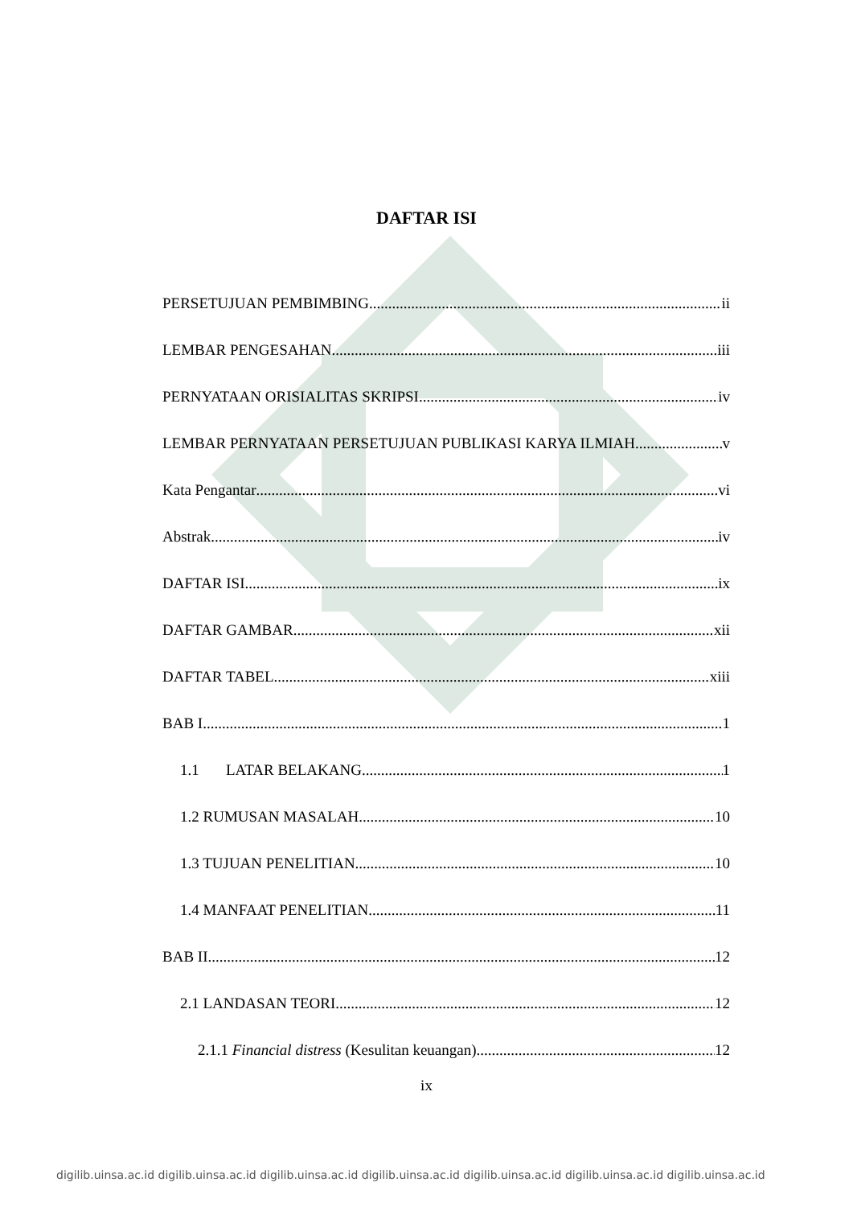DAFTAR ISI
PERSETUJUAN PEMBIMBING ii
LEMBAR PENGESAHAN iii
PERNYATAAN ORISIALITAS SKRIPSI iv
LEMBAR PERNYATAAN PERSETUJUAN PUBLIKASI KARYA ILMIAH v
Kata Pengantar vi
Abstrak iv
DAFTAR ISI ix
DAFTAR GAMBAR xii
DAFTAR TABEL xiii
BAB I 1
1.1 LATAR BELAKANG 1
1.2 RUMUSAN MASALAH 10
1.3 TUJUAN PENELITIAN 10
1.4 MANFAAT PENELITIAN 11
BAB II 12
2.1 LANDASAN TEORI 12
2.1.1 Financial distress (Kesulitan keuangan) 12
ix
digilib.uinsa.ac.id digilib.uinsa.ac.id digilib.uinsa.ac.id digilib.uinsa.ac.id digilib.uinsa.ac.id digilib.uinsa.ac.id digilib.uinsa.ac.id